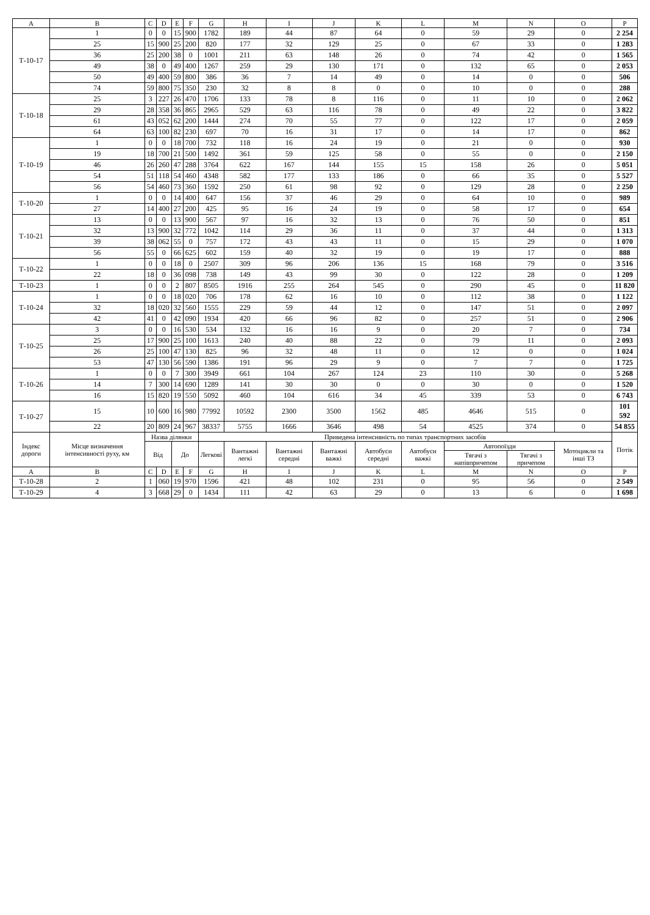| A | B | C | D | E | F | G | H | I | J | K | L | M | N | O | P |
| --- | --- | --- | --- | --- | --- | --- | --- | --- | --- | --- | --- | --- | --- | --- | --- |
| Т-10-17 | 1 | 0 | 0 | 15 | 900 | 1782 | 189 | 44 | 87 | 64 | 0 | 59 | 29 | 0 | 2 254 |
| | 25 | 15 | 900 | 25 | 200 | 820 | 177 | 32 | 129 | 25 | 0 | 67 | 33 | 0 | 1 283 |
| | 36 | 25 | 200 | 38 | 0 | 1001 | 211 | 63 | 148 | 26 | 0 | 74 | 42 | 0 | 1 565 |
| | 49 | 38 | 0 | 49 | 400 | 1267 | 259 | 29 | 130 | 171 | 0 | 132 | 65 | 0 | 2 053 |
| | 50 | 49 | 400 | 59 | 800 | 386 | 36 | 7 | 14 | 49 | 0 | 14 | 0 | 0 | 506 |
| | 74 | 59 | 800 | 75 | 350 | 230 | 32 | 8 | 8 | 0 | 0 | 10 | 0 | 0 | 288 |
| Т-10-18 | 25 | 3 | 227 | 26 | 470 | 1706 | 133 | 78 | 8 | 116 | 0 | 11 | 10 | 0 | 2 062 |
| | 29 | 28 | 358 | 36 | 865 | 2965 | 529 | 63 | 116 | 78 | 0 | 49 | 22 | 0 | 3 822 |
| | 61 | 43 | 052 | 62 | 200 | 1444 | 274 | 70 | 55 | 77 | 0 | 122 | 17 | 0 | 2 059 |
| | 64 | 63 | 100 | 82 | 230 | 697 | 70 | 16 | 31 | 17 | 0 | 14 | 17 | 0 | 862 |
| Т-10-19 | 1 | 0 | 0 | 18 | 700 | 732 | 118 | 16 | 24 | 19 | 0 | 21 | 0 | 0 | 930 |
| | 19 | 18 | 700 | 21 | 500 | 1492 | 361 | 59 | 125 | 58 | 0 | 55 | 0 | 0 | 2 150 |
| | 46 | 26 | 260 | 47 | 288 | 3764 | 622 | 167 | 144 | 155 | 15 | 158 | 26 | 0 | 5 051 |
| | 54 | 51 | 118 | 54 | 460 | 4348 | 582 | 177 | 133 | 186 | 0 | 66 | 35 | 0 | 5 527 |
| | 56 | 54 | 460 | 73 | 360 | 1592 | 250 | 61 | 98 | 92 | 0 | 129 | 28 | 0 | 2 250 |
| Т-10-20 | 1 | 0 | 0 | 14 | 400 | 647 | 156 | 37 | 46 | 29 | 0 | 64 | 10 | 0 | 989 |
| | 27 | 14 | 400 | 27 | 200 | 425 | 95 | 16 | 24 | 19 | 0 | 58 | 17 | 0 | 654 |
| Т-10-21 | 13 | 0 | 0 | 13 | 900 | 567 | 97 | 16 | 32 | 13 | 0 | 76 | 50 | 0 | 851 |
| | 32 | 13 | 900 | 32 | 772 | 1042 | 114 | 29 | 36 | 11 | 0 | 37 | 44 | 0 | 1 313 |
| | 39 | 38 | 062 | 55 | 0 | 757 | 172 | 43 | 43 | 11 | 0 | 15 | 29 | 0 | 1 070 |
| | 56 | 55 | 0 | 66 | 625 | 602 | 159 | 40 | 32 | 19 | 0 | 19 | 17 | 0 | 888 |
| Т-10-22 | 1 | 0 | 0 | 18 | 0 | 2507 | 309 | 96 | 206 | 136 | 15 | 168 | 79 | 0 | 3 516 |
| | 22 | 18 | 0 | 36 | 098 | 738 | 149 | 43 | 99 | 30 | 0 | 122 | 28 | 0 | 1 209 |
| Т-10-23 | 1 | 0 | 0 | 2 | 807 | 8505 | 1916 | 255 | 264 | 545 | 0 | 290 | 45 | 0 | 11 820 |
| Т-10-24 | 1 | 0 | 0 | 18 | 020 | 706 | 178 | 62 | 16 | 10 | 0 | 112 | 38 | 0 | 1 122 |
| | 32 | 18 | 020 | 32 | 560 | 1555 | 229 | 59 | 44 | 12 | 0 | 147 | 51 | 0 | 2 097 |
| | 42 | 41 | 0 | 42 | 090 | 1934 | 420 | 66 | 96 | 82 | 0 | 257 | 51 | 0 | 2 906 |
| Т-10-25 | 3 | 0 | 0 | 16 | 530 | 534 | 132 | 16 | 16 | 9 | 0 | 20 | 7 | 0 | 734 |
| | 25 | 17 | 900 | 25 | 100 | 1613 | 240 | 40 | 88 | 22 | 0 | 79 | 11 | 0 | 2 093 |
| | 26 | 25 | 100 | 47 | 130 | 825 | 96 | 32 | 48 | 11 | 0 | 12 | 0 | 0 | 1 024 |
| | 53 | 47 | 130 | 56 | 590 | 1386 | 191 | 96 | 29 | 9 | 0 | 7 | 7 | 0 | 1 725 |
| Т-10-26 | 1 | 0 | 0 | 7 | 300 | 3949 | 661 | 104 | 267 | 124 | 23 | 110 | 30 | 0 | 5 268 |
| | 14 | 7 | 300 | 14 | 690 | 1289 | 141 | 30 | 30 | 0 | 0 | 30 | 0 | 0 | 1 520 |
| | 16 | 15 | 820 | 19 | 550 | 5092 | 460 | 104 | 616 | 34 | 45 | 339 | 53 | 0 | 6 743 |
| Т-10-27 | 15 | 10 | 600 | 16 | 980 | 77992 | 10592 | 2300 | 3500 | 1562 | 485 | 4646 | 515 | 0 | 101 592 |
| | 22 | 20 | 809 | 24 | 967 | 38337 | 5755 | 1666 | 3646 | 498 | 54 | 4525 | 374 | 0 | 54 855 |
| Індекс дороги | Місце визначення інтенсивності руху, км | Назва ділянки | | | | Приведена інтенсивність по типах транспортних засобів | | | | | | | | | Потік |
| | | Від | | До | | Легкові | Вантажні легкі | Вантажні середні | Вантажні важкі | Автобуси середні | Автобуси важкі | Автопоїзди | | Мотоцикли та інші ТЗ | |
| | | | | | | | | | | | | Тягачі з напівпричепом | Тягачі з причепом | | |
| A | B | C | D | E | F | G | H | I | J | K | L | M | N | O | P |
| Т-10-28 | 2 | 1 | 060 | 19 | 970 | 1596 | 421 | 48 | 102 | 231 | 0 | 95 | 56 | 0 | 2 549 |
| Т-10-29 | 4 | 3 | 668 | 29 | 0 | 1434 | 111 | 42 | 63 | 29 | 0 | 13 | 6 | 0 | 1 698 |